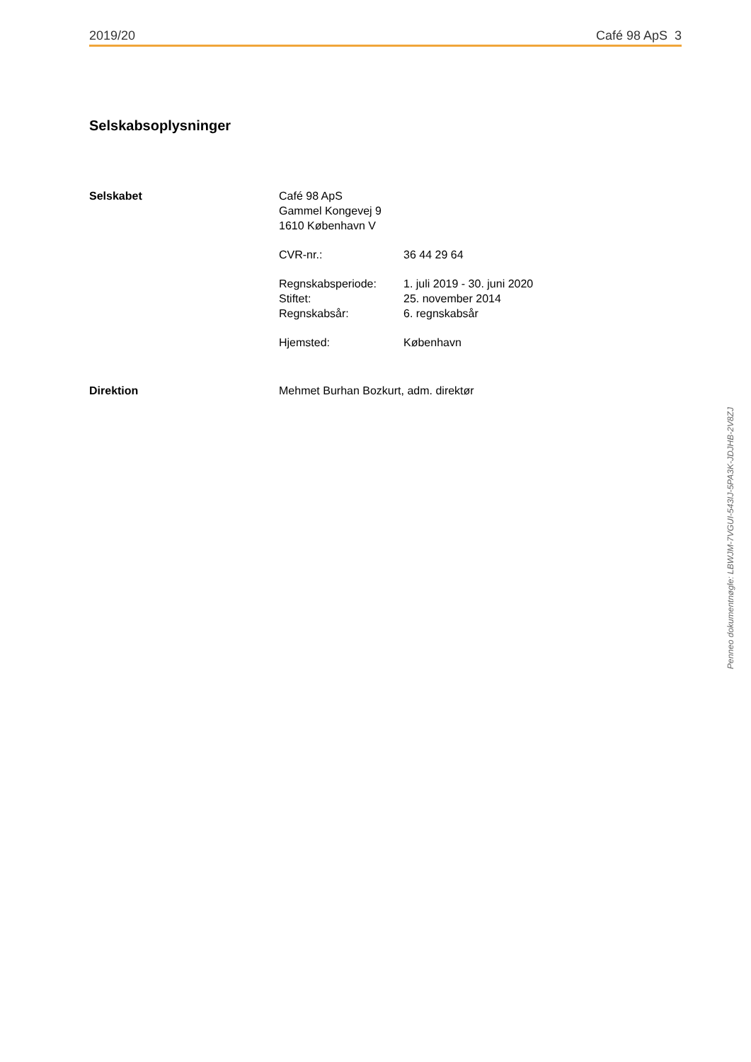2019/20 Café 98 ApS 3
Selskabsoplysninger
Selskabet Café 98 ApS
Gammel Kongevej 9
1610 København V
CVR-nr.: 36 44 29 64
Regnskabsperiode:
Stiftet:
Regnskabsår:
1. juli 2019 - 30. juni 2020
25. november 2014
6. regnskabsår
Hjemsted: København
Direktion Mehmet Burhan Bozkurt, adm. direktør
Penneo dokumentnøgle: LBWJM-7VGUI-543IJ-5PA3K-JDJHB-2V8ZJ